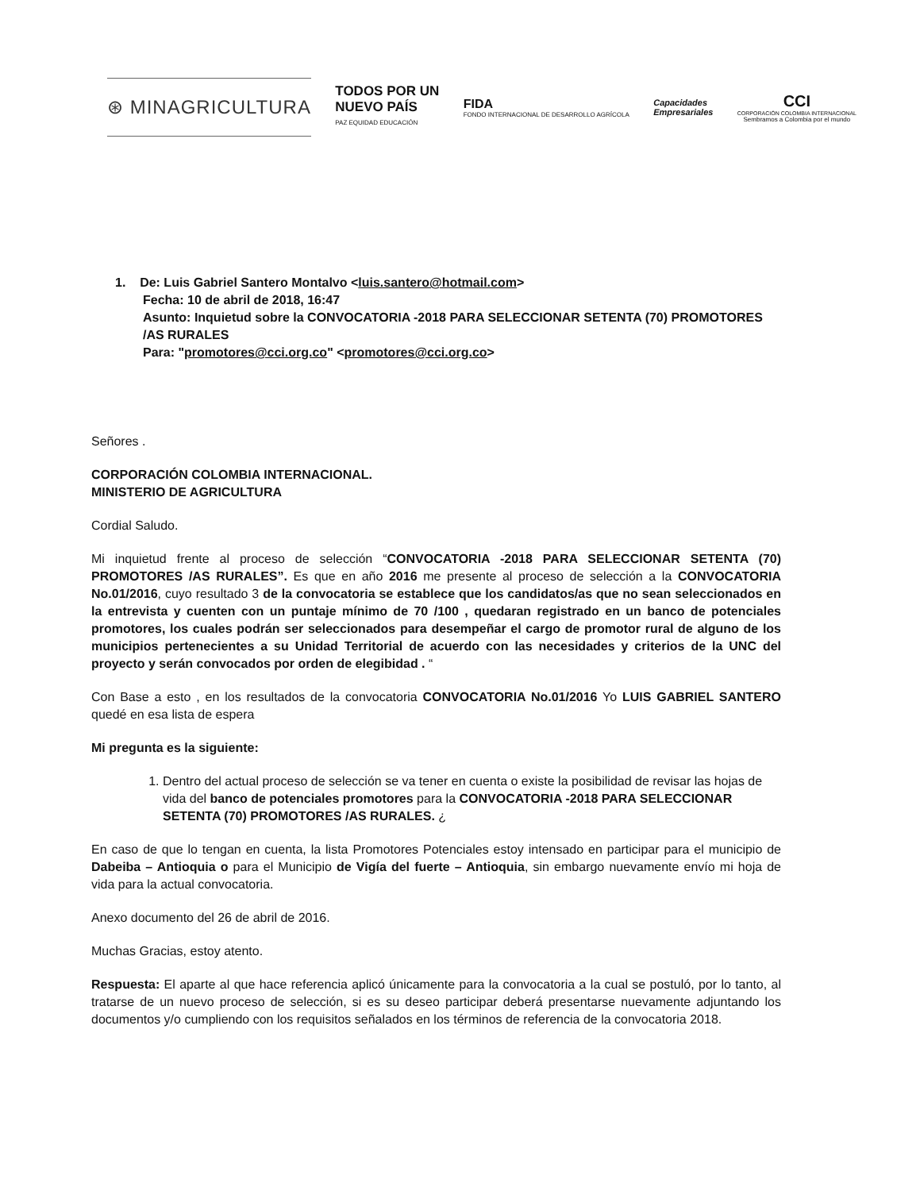⊛ MINAGRICULTURA
TODOS POR UN
NUEVO PAÍS
PAZ EQUIDAD EDUCACIÓN
FIDA
FONDO INTERNACIONAL DE DESARROLLO AGRÍCOLA
Capacidades
Empresariales
CCI
CORPORACIÓN COLOMBIA INTERNACIONAL
Sembramos a Colombia por el mundo
1. De: Luis Gabriel Santero Montalvo <luis.santero@hotmail.com>
Fecha: 10 de abril de 2018, 16:47
Asunto: Inquietud sobre la CONVOCATORIA -2018 PARA SELECCIONAR SETENTA (70) PROMOTORES /AS RURALES
Para: "promotores@cci.org.co" <promotores@cci.org.co>
Señores .
CORPORACIÓN COLOMBIA INTERNACIONAL.
MINISTERIO DE AGRICULTURA
Cordial Saludo.
Mi inquietud frente al proceso de selección “CONVOCATORIA -2018 PARA SELECCIONAR SETENTA (70) PROMOTORES /AS RURALES”. Es que en año 2016 me presente al proceso de selección a la CONVOCATORIA No.01/2016, cuyo resultado 3 de la convocatoria se establece que los candidatos/as que no sean seleccionados en la entrevista y cuenten con un puntaje mínimo de 70 /100 , quedaran registrado en un banco de potenciales promotores, los cuales podrán ser seleccionados para desempeñar el cargo de promotor rural de alguno de los municipios pertenecientes a su Unidad Territorial de acuerdo con las necesidades y criterios de la UNC del proyecto y serán convocados por orden de elegibidad . “
Con Base a esto , en los resultados de la convocatoria CONVOCATORIA No.01/2016 Yo LUIS GABRIEL SANTERO quedé en esa lista de espera
Mi pregunta es la siguiente:
1. Dentro del actual proceso de selección se va tener en cuenta o existe la posibilidad de revisar las hojas de vida del banco de potenciales promotores para la CONVOCATORIA -2018 PARA SELECCIONAR SETENTA (70) PROMOTORES /AS RURALES. ¿
En caso de que lo tengan en cuenta, la lista Promotores Potenciales estoy intensado en participar para el municipio de Dabeiba – Antioquia o para el Municipio de Vigía del fuerte – Antioquia, sin embargo nuevamente envío mi hoja de vida para la actual convocatoria.
Anexo documento del 26 de abril de 2016.
Muchas Gracias, estoy atento.
Respuesta: El aparte al que hace referencia aplicó únicamente para la convocatoria a la cual se postuló, por lo tanto, al tratarse de un nuevo proceso de selección, si es su deseo participar deberá presentarse nuevamente adjuntando los documentos y/o cumpliendo con los requisitos señalados en los términos de referencia de la convocatoria 2018.